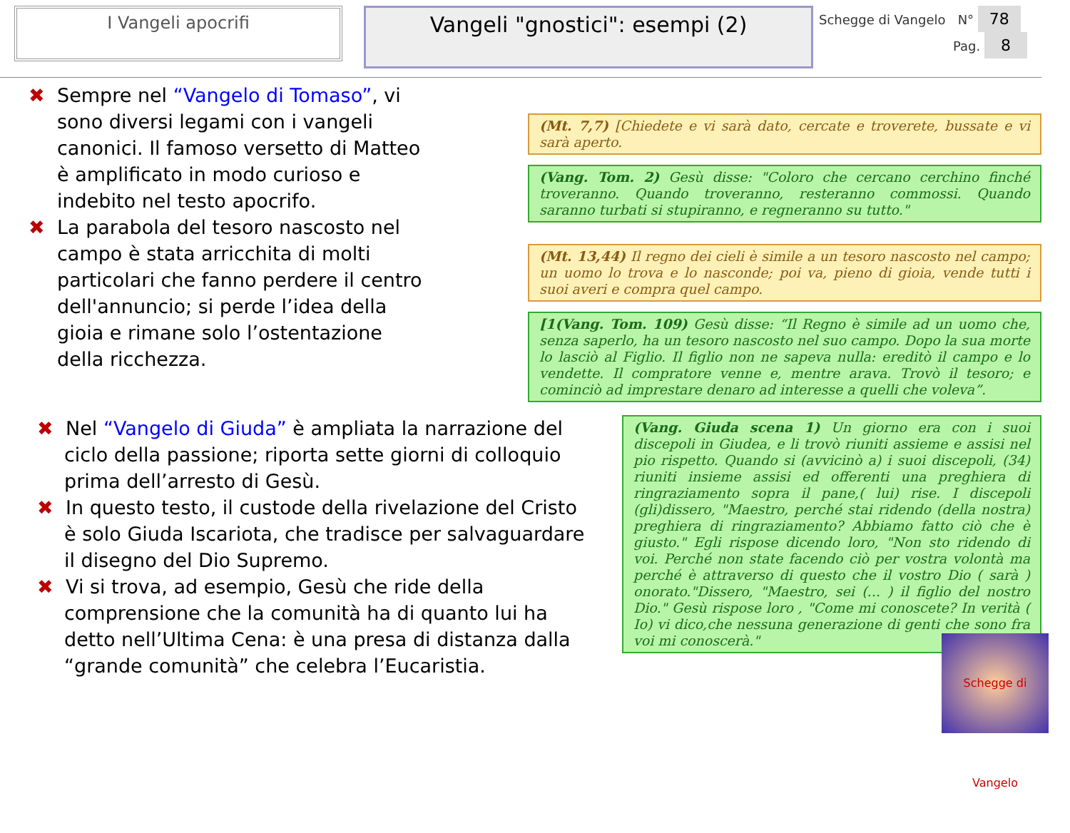I Vangeli apocrifi
Vangeli "gnostici": esempi (2)
Schegge di Vangelo N° 78
Pag. 8
✖ Sempre nel “Vangelo di Tomaso”, vi sono diversi legami con i vangeli canonici. Il famoso versetto di Matteo è amplificato in modo curioso e indebito nel testo apocrifo.
✖ La parabola del tesoro nascosto nel campo è stata arricchita di molti particolari che fanno perdere il centro dell'annuncio; si perde l’idea della gioia e rimane solo l’ostentazione della ricchezza.
(Mt. 7,7) [Chiedete e vi sarà dato, cercate e troverete, bussate e vi sarà aperto.
(Vang. Tom. 2) Gesù disse: "Coloro che cercano cerchino finché troveranno. Quando troveranno, resteranno commossi. Quando saranno turbati si stupiranno, e regneranno su tutto."
(Mt. 13,44) Il regno dei cieli è simile a un tesoro nascosto nel campo; un uomo lo trova e lo nasconde; poi va, pieno di gioia, vende tutti i suoi averi e compra quel campo.
[1(Vang. Tom. 109) Gesù disse: “Il Regno è simile ad un uomo che, senza saperlo, ha un tesoro nascosto nel suo campo. Dopo la sua morte lo lasciò al Figlio. Il figlio non ne sapeva nulla: ereditò il campo e lo vendette. Il compratore venne e, mentre arava. Trovò il tesoro; e cominciò ad imprestare denaro ad interesse a quelli che voleva”.
✖ Nel “Vangelo di Giuda” è ampliata la narrazione del ciclo della passione; riporta sette giorni di colloquio prima dell’arresto di Gesù.
✖ In questo testo, il custode della rivelazione del Cristo è solo Giuda Iscariota, che tradisce per salvaguardare il disegno del Dio Supremo.
✖ Vi si trova, ad esempio, Gesù che ride della comprensione che la comunità ha di quanto lui ha detto nell’Ultima Cena: è una presa di distanza dalla “grande comunità” che celebra l’Eucaristia.
(Vang. Giuda scena 1) Un giorno era con i suoi discepoli in Giudea, e li trovò riuniti assieme e assisi nel pio rispetto. Quando si (avvicinò a) i suoi discepoli, (34) riuniti insieme assisi ed offerenti una preghiera di ringraziamento sopra il pane,( lui) rise. I discepoli (gli)dissero, "Maestro, perché stai ridendo (della nostra) preghiera di ringraziamento? Abbiamo fatto ciò che è giusto." Egli rispose dicendo loro, "Non sto ridendo di voi. Perché non state facendo ciò per vostra volontà ma perché è attraverso di questo che il vostro Dio ( sarà ) onorato."Dissero, "Maestro, sei (... ) il figlio del nostro Dio." Gesù rispose loro , "Come mi conoscete? In verità ( Io) vi dico,che nessuna generazione di genti che sono fra voi mi conoscerà."
Schegge di Vangelo